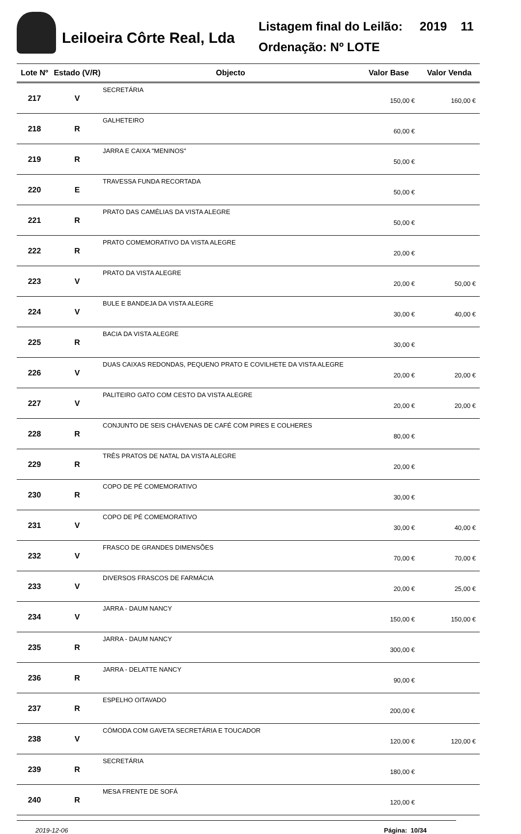Leiloeira Côrte Real, Lda
Listagem final do Leilão: 2019 11
Ordenação: Nº LOTE
| Lote Nº | Estado (V/R) | Objecto | Valor Base | Valor Venda |
| --- | --- | --- | --- | --- |
| 217 | V | SECRETÁRIA | 150,00 € | 160,00 € |
| 218 | R | GALHETEIRO | 60,00 € | |
| 219 | R | JARRA E CAIXA "MENINOS" | 50,00 € | |
| 220 | E | TRAVESSA FUNDA RECORTADA | 50,00 € | |
| 221 | R | PRATO DAS CAMÉLIAS DA VISTA ALEGRE | 50,00 € | |
| 222 | R | PRATO COMEMORATIVO DA VISTA ALEGRE | 20,00 € | |
| 223 | V | PRATO DA VISTA ALEGRE | 20,00 € | 50,00 € |
| 224 | V | BULE E BANDEJA DA VISTA ALEGRE | 30,00 € | 40,00 € |
| 225 | R | BACIA DA VISTA ALEGRE | 30,00 € | |
| 226 | V | DUAS CAIXAS REDONDAS, PEQUENO PRATO E COVILHETE DA VISTA ALEGRE | 20,00 € | 20,00 € |
| 227 | V | PALITEIRO GATO COM CESTO DA VISTA ALEGRE | 20,00 € | 20,00 € |
| 228 | R | CONJUNTO DE SEIS CHÁVENAS DE CAFÉ COM PIRES E COLHERES | 80,00 € | |
| 229 | R | TRÊS PRATOS DE NATAL DA VISTA ALEGRE | 20,00 € | |
| 230 | R | COPO DE PÉ COMEMORATIVO | 30,00 € | |
| 231 | V | COPO DE PÉ COMEMORATIVO | 30,00 € | 40,00 € |
| 232 | V | FRASCO DE GRANDES DIMENSÕES | 70,00 € | 70,00 € |
| 233 | V | DIVERSOS FRASCOS DE FARMÁCIA | 20,00 € | 25,00 € |
| 234 | V | JARRA - DAUM NANCY | 150,00 € | 150,00 € |
| 235 | R | JARRA - DAUM NANCY | 300,00 € | |
| 236 | R | JARRA - DELATTE NANCY | 90,00 € | |
| 237 | R | ESPELHO OITAVADO | 200,00 € | |
| 238 | V | CÓMODA COM GAVETA SECRETÁRIA E TOUCADOR | 120,00 € | 120,00 € |
| 239 | R | SECRETÁRIA | 180,00 € | |
| 240 | R | MESA FRENTE DE SOFÁ | 120,00 € | |
2019-12-06 Página: 10/34